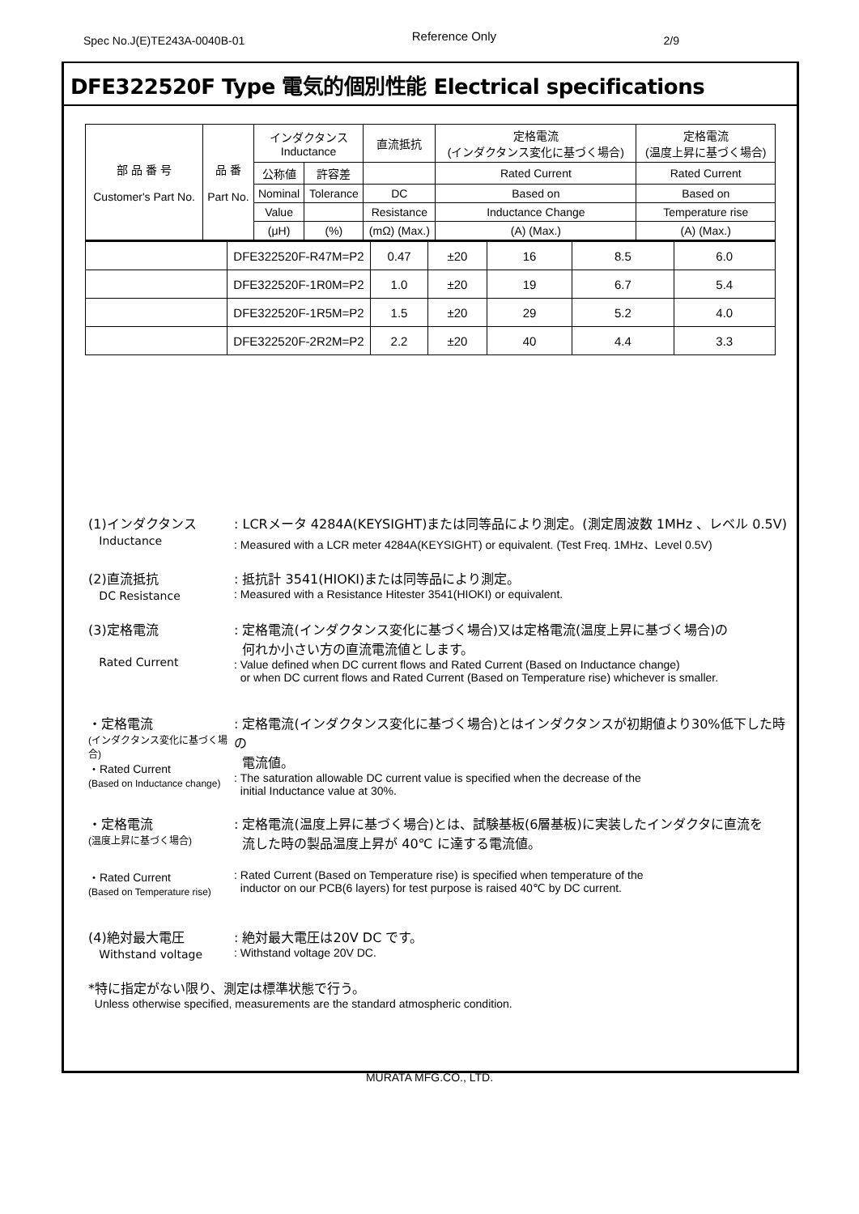Spec No.J(E)TE243A-0040B-01 Reference Only 2/9
DFE322520F Type 電気的個別性能 Electrical specifications
| 部 品 番 号 Customer's Part No. | 品 番 Part No. | インダクタンス Inductance | | 直流抵抗 | 定格電流 (インダクタンス変化に基づく場合) | 定格電流 (温度上昇に基づく場合) |
| --- | --- | --- | --- | --- | --- | --- |
| | | 公称値 | 許容差 | | Rated Current | Rated Current |
| | | Nominal | Tolerance | DC | Based on | Based on |
| | | Value | | Resistance | Inductance Change | Temperature rise |
| | | (μH) | (%) | (mΩ) (Max.) | (A) (Max.) | (A) (Max.) |
| | DFE322520F-R47M=P2 | 0.47 | ±20 | 16 | 8.5 | 6.0 |
| | DFE322520F-1R0M=P2 | 1.0 | ±20 | 19 | 6.7 | 5.4 |
| | DFE322520F-1R5M=P2 | 1.5 | ±20 | 29 | 5.2 | 4.0 |
| | DFE322520F-2R2M=P2 | 2.2 | ±20 | 40 | 4.4 | 3.3 |
(1)インダクタンス
Inductance
: LCRメータ 4284A(KEYSIGHT)または同等品により測定。(測定周波数 1MHz 、レベル 0.5V)
: Measured with a LCR meter 4284A(KEYSIGHT) or equivalent. (Test Freq. 1MHz、Level 0.5V)
(2)直流抵抗
DC Resistance
: 抵抗計 3541(HIOKI)または同等品により測定。
: Measured with a Resistance Hitester 3541(HIOKI) or equivalent.
(3)定格電流
Rated Current
: 定格電流(インダクタンス変化に基づく場合)又は定格電流(温度上昇に基づく場合)の
何れか小さい方の直流電流値とします。
: Value defined when DC current flows and Rated Current (Based on Inductance change)
or when DC current flows and Rated Current (Based on Temperature rise) whichever is smaller.
・定格電流
(インダクタンス変化に基づく場合)
・Rated Current
(Based on Inductance change)
: 定格電流(インダクタンス変化に基づく場合)とはインダクタンスが初期値より30%低下した時の
電流値。
: The saturation allowable DC current value is specified when the decrease of the
initial Inductance value at 30%.
・定格電流
(温度上昇に基づく場合)
: 定格電流(温度上昇に基づく場合)とは、試験基板(6層基板)に実装したインダクタに直流を
流した時の製品温度上昇が 40℃ に達する電流値。
・Rated Current
(Based on Temperature rise)
: Rated Current (Based on Temperature rise) is specified when temperature of the
inductor on our PCB(6 layers) for test purpose is raised 40℃ by DC current.
(4)絶対最大電圧
Withstand voltage
: 絶対最大電圧は20V DC です。
: Withstand voltage 20V DC.
*特に指定がない限り、測定は標準状態で行う。
Unless otherwise specified, measurements are the standard atmospheric condition.
MURATA MFG.CO., LTD.